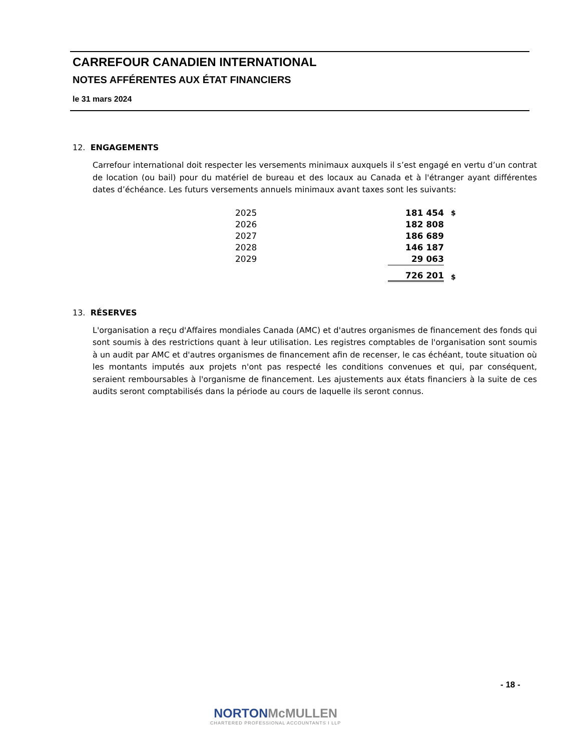CARREFOUR CANADIEN INTERNATIONAL
NOTES AFFÉRENTES AUX ÉTAT FINANCIERS
le 31 mars 2024
12. ENGAGEMENTS
Carrefour international doit respecter les versements minimaux auxquels il s’est engagé en vertu d’un contrat de location (ou bail) pour du matériel de bureau et des locaux au Canada et à l'étranger ayant différentes dates d’échéance. Les futurs versements annuels minimaux avant taxes sont les suivants:
| 2025 | 181 454 | $ |
| 2026 | 182 808 | |
| 2027 | 186 689 | |
| 2028 | 146 187 | |
| 2029 | 29 063 | |
| | 726 201 | $ |
13. RÉSERVES
L'organisation a reçu d'Affaires mondiales Canada (AMC) et d'autres organismes de financement des fonds qui sont soumis à des restrictions quant à leur utilisation. Les registres comptables de l'organisation sont soumis à un audit par AMC et d'autres organismes de financement afin de recenser, le cas échéant, toute situation où les montants imputés aux projets n'ont pas respecté les conditions convenues et qui, par conséquent, seraient remboursables à l'organisme de financement. Les ajustements aux états financiers à la suite de ces audits seront comptabilisés dans la période au cours de laquelle ils seront connus.
- 18 -
NORTONMcMULLEN
CHARTERED PROFESSIONAL ACCOUNTANTS I LLP